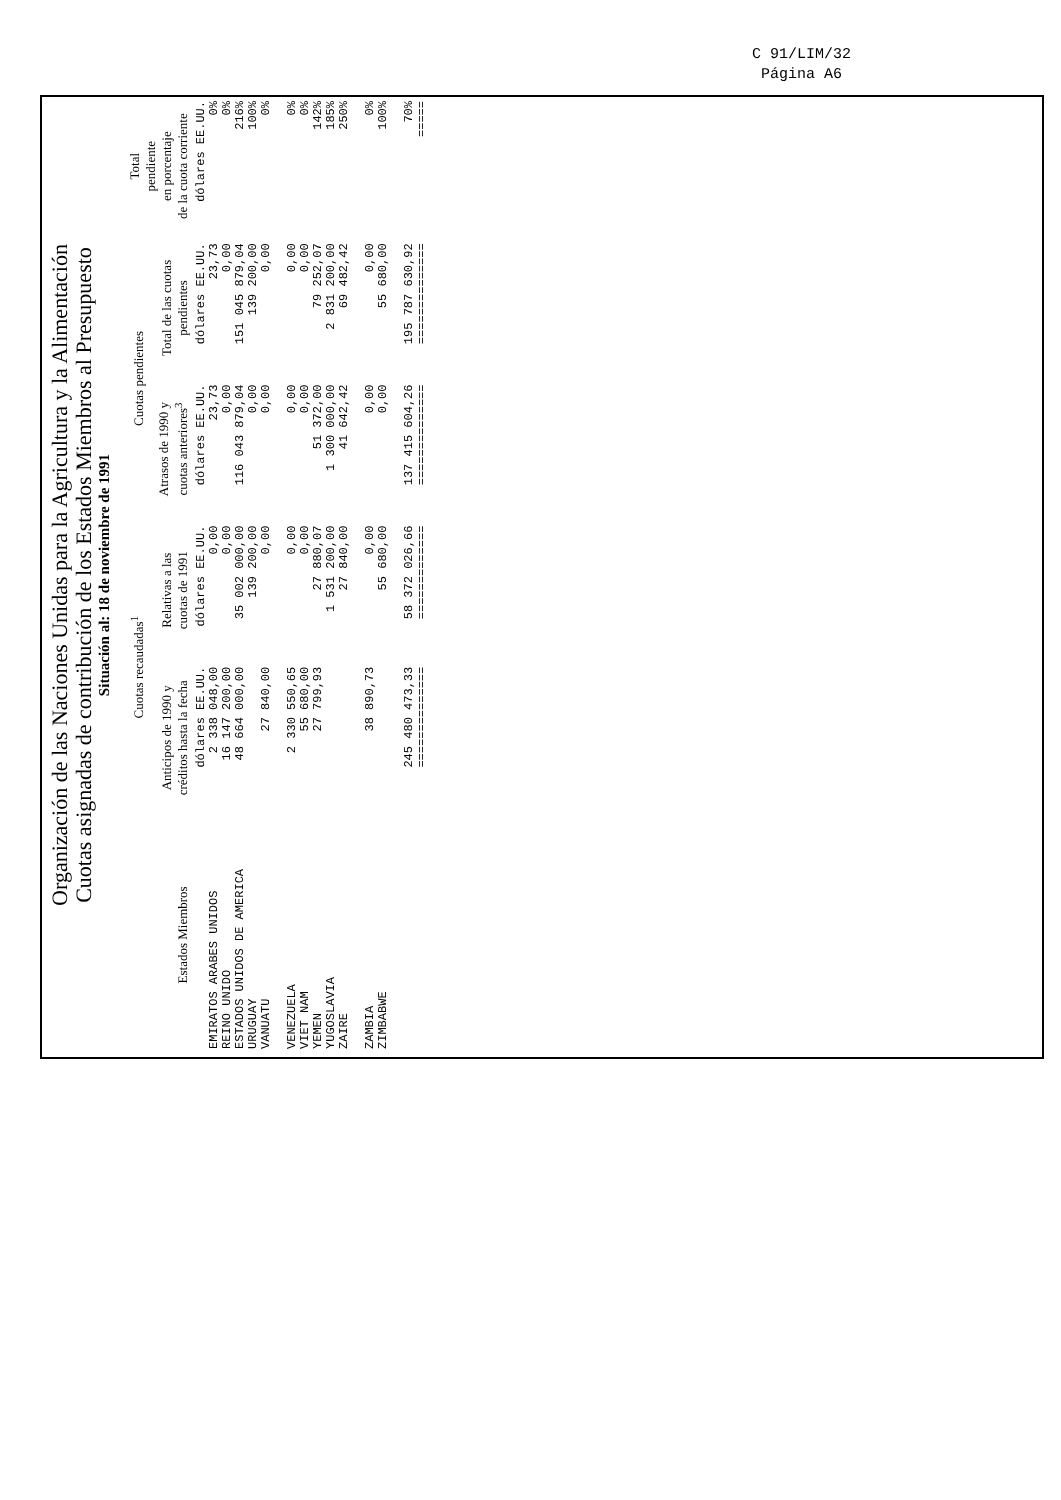C 91/LIM/32
Página A6
Organización de las Naciones Unidas para la Agricultura y la Alimentación
Cuotas asignadas de contribución de los Estados Miembros al Presupuesto
Situación al: 18 de noviembre de 1991
| Estados Miembros | Cuotas recaudadas<sup>1</sup> | | Cuotas pendientes | | Total pendiente en porcentaje de la cuota corriente |
| --- | --- | --- | --- | --- | --- |
| | Anticipos de 1990 y créditos hasta la fecha | Relativas a las cuotas de 1991 | Atrasos de 1990 y cuotas anteriores<sup>3</sup> | Total de las cuotas pendientes | |
| | dólares EE.UU. | dólares EE.UU. | dólares EE.UU. | dólares EE.UU. | dólares EE.UU. |
| EMIRATOS ARABES UNIDOS | 2 338 048,00 | 0,00 | 23,73 | 23,73 | 0% |
| REINO UNIDO | 16 147 200,00 | 0,00 | 0,00 | 0,00 | 0% |
| ESTADOS UNIDOS DE AMERICA | 48 664 000,00 | 35 002 000,00 | 116 043 879,04 | 151 045 879,04 | 216% |
| URUGUAY | | 139 200,00 | 0,00 | 139 200,00 | 100% |
| VANUATU | 27 840,00 | 0,00 | 0,00 | 0,00 | 0% |
| VENEZUELA | 2 330 550,65 | 0,00 | 0,00 | 0,00 | 0% |
| VIET NAM | 55 680,00 | 0,00 | 0,00 | 0,00 | 0% |
| YEMEN | 27 799,93 | 27 880,07 | 51 372,00 | 79 252,07 | 142% |
| YUGOSLAVIA | | 1 531 200,00 | 1 300 000,00 | 2 831 200,00 | 185% |
| ZAIRE | | 27 840,00 | 41 642,42 | 69 482,42 | 250% |
| ZAMBIA | 38 890,73 | 0,00 | 0,00 | 0,00 | 0% |
| ZIMBABWE | | 55 680,00 | 0,00 | 55 680,00 | 100% |
| | 245 480 473,33 | 58 372 026,66 | 137 415 604,26 | 195 787 630,92 | 70% |
| | ============== | ============= | ============== | ============== | ===== |